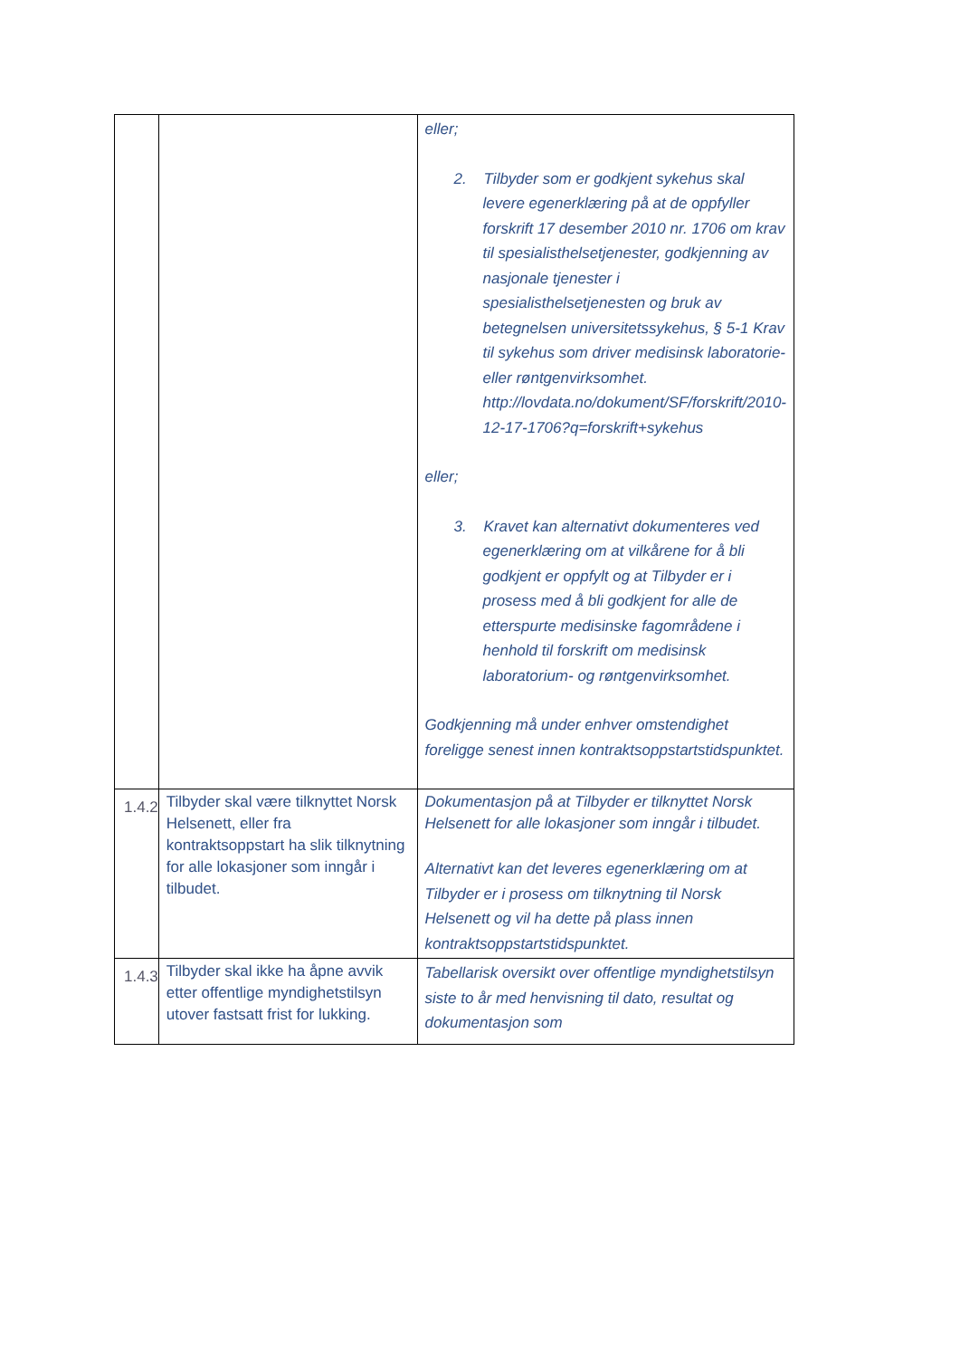| | | eller; 2. Tilbyder som er godkjent sykehus skal levere egenerklæring på at de oppfyller forskrift 17 desember 2010 nr. 1706 om krav til spesialisthelsetjenester, godkjenning av nasjonale tjenester i spesialisthelsetjenesten og bruk av betegnelsen universitetssykehus, § 5-1 Krav til sykehus som driver medisinsk laboratorie- eller røntgenvirksomhet. http://lovdata.no/dokument/SF/forskrift/2010-12-17-1706?q=forskrift+sykehus eller; 3. Kravet kan alternativt dokumenteres ved egenerklæring om at vilkårene for å bli godkjent er oppfylt og at Tilbyder er i prosess med å bli godkjent for alle de etterspurte medisinske fagområdene i henhold til forskrift om medisinsk laboratorium- og røntgenvirksomhet. Godkjenning må under enhver omstendighet foreligge senest innen kontraktsoppstartstidspunktet. |
| 1.4.2 | Tilbyder skal være tilknyttet Norsk Helsenett, eller fra kontraktsoppstart ha slik tilknytning for alle lokasjoner som inngår i tilbudet. | Dokumentasjon på at Tilbyder er tilknyttet Norsk Helsenett for alle lokasjoner som inngår i tilbudet. Alternativt kan det leveres egenerklæring om at Tilbyder er i prosess om tilknytning til Norsk Helsenett og vil ha dette på plass innen kontraktsoppstartstidspunktet. |
| 1.4.3 | Tilbyder skal ikke ha åpne avvik etter offentlige myndighetstilsyn utover fastsatt frist for lukking. | Tabellarisk oversikt over offentlige myndighetstilsyn siste to år med henvisning til dato, resultat og dokumentasjon som |